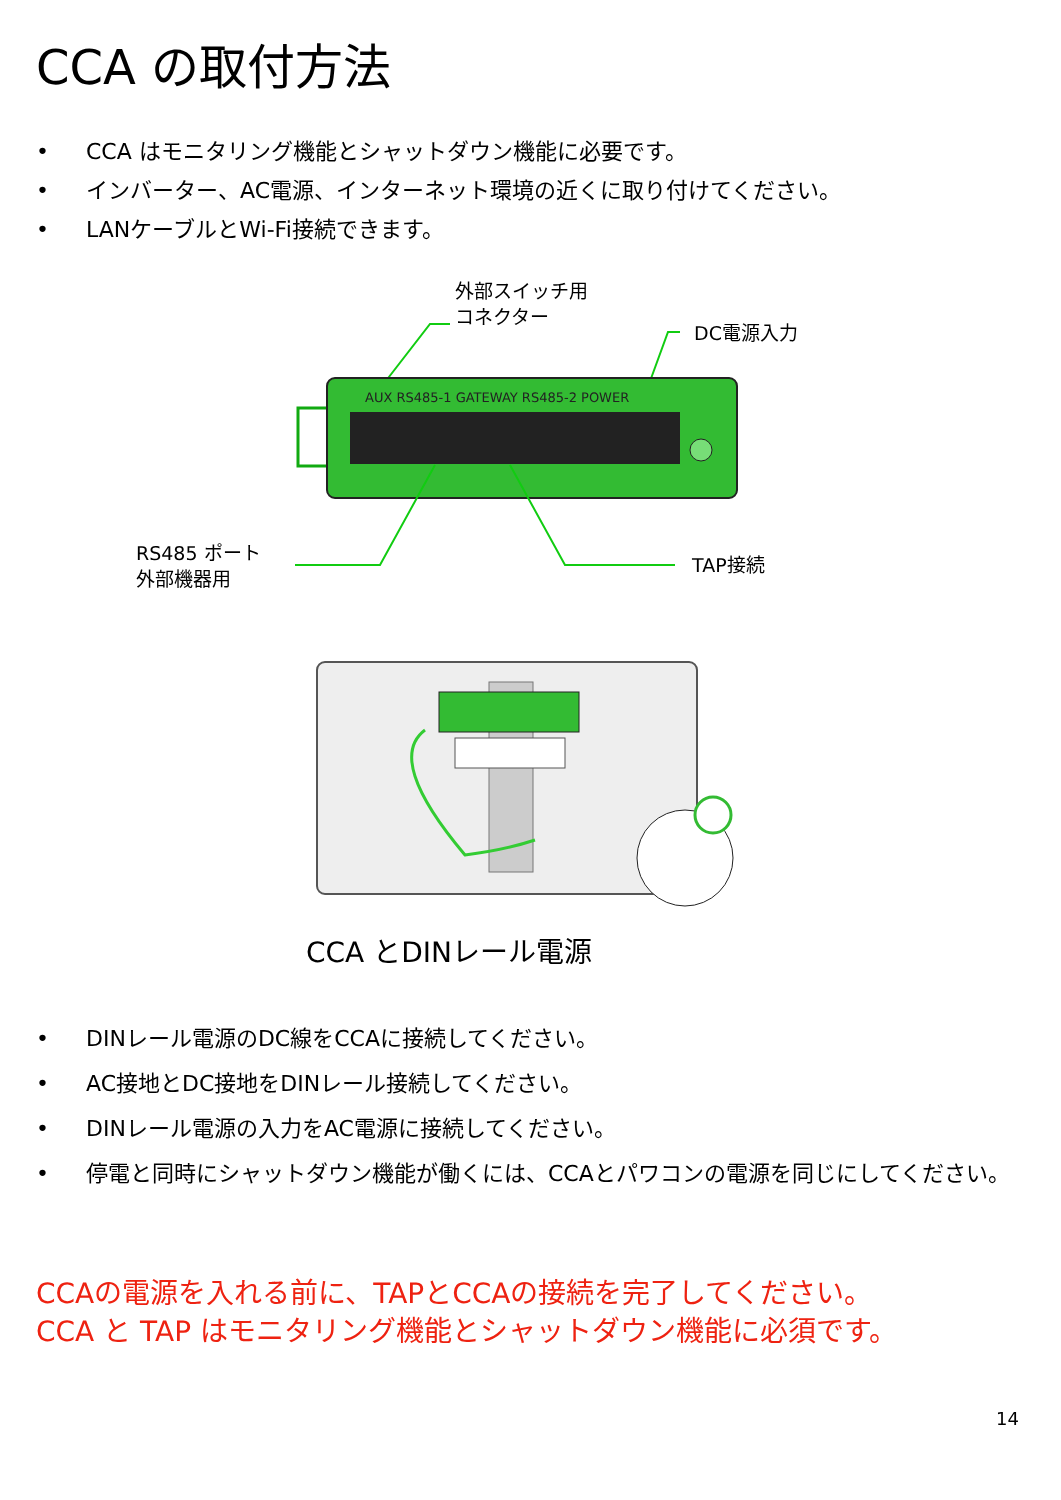CCA の取付方法
• CCA はモニタリング機能とシャットダウン機能に必要です。
• インバーター、AC電源、インターネット環境の近くに取り付けてください。
• LANケーブルとWi-Fi接続できます。
外部スイッチ用
コネクター
DC電源入力
RS485 ポート
外部機器用
TAP接続
AUX RS485-1 GATEWAY RS485-2 POWER
CCA とDINレール電源
• DINレール電源のDC線をCCAに接続してください。
• AC接地とDC接地をDINレール接続してください。
• DINレール電源の入力をAC電源に接続してください。
• 停電と同時にシャットダウン機能が働くには、CCAとパワコンの電源を同じにしてください。
CCAの電源を入れる前に、TAPとCCAの接続を完了してください。
CCA と TAP はモニタリング機能とシャットダウン機能に必須です。
14